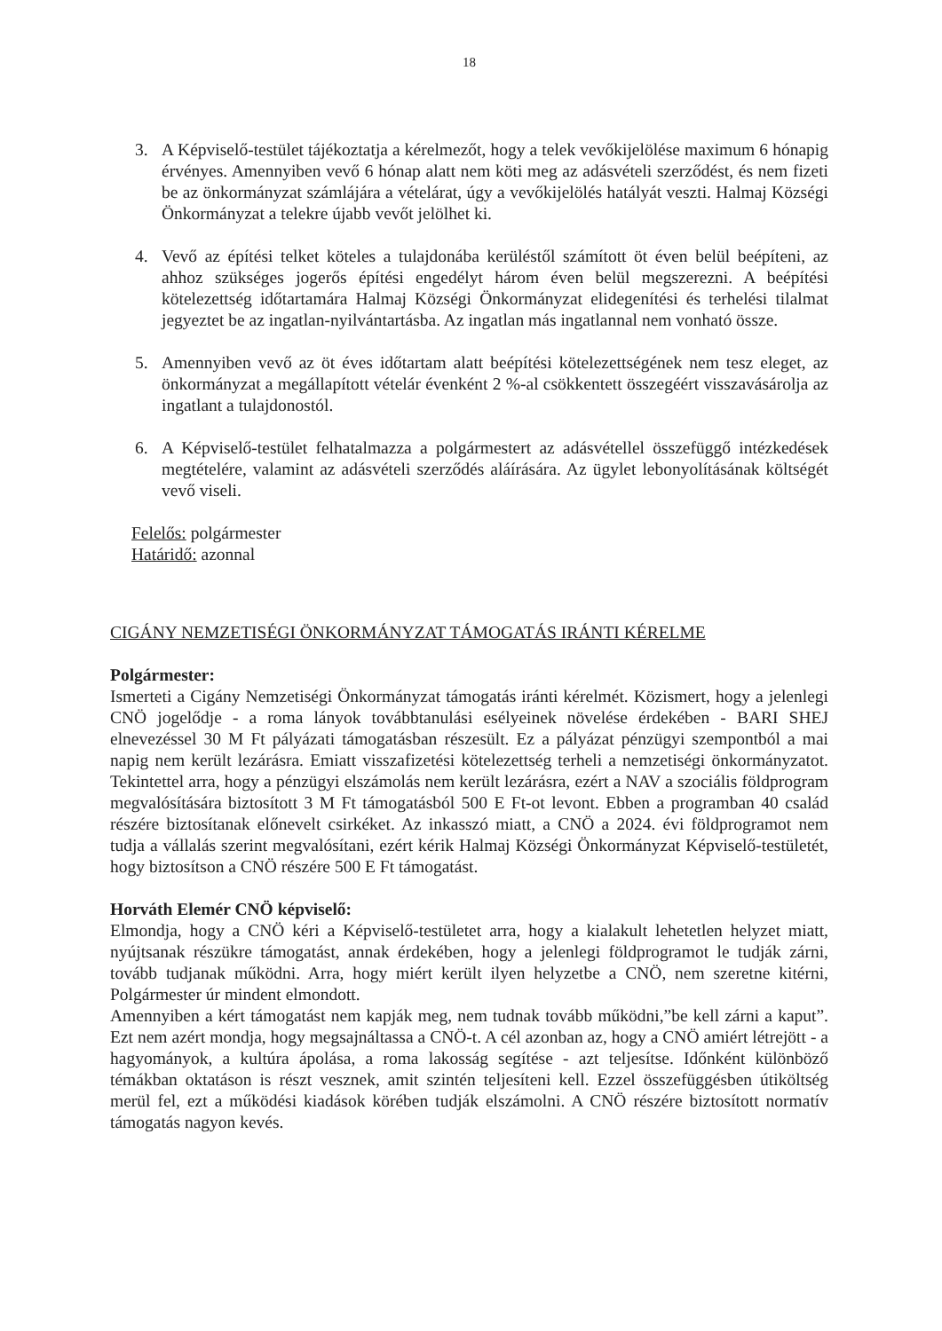18
3. A Képviselő-testület tájékoztatja a kérelmezőt, hogy a telek vevőkijelölése maximum 6 hónapig érvényes. Amennyiben vevő 6 hónap alatt nem köti meg az adásvételi szerződést, és nem fizeti be az önkormányzat számlájára a vételárat, úgy a vevőkijelölés hatályát veszti. Halmaj Községi Önkormányzat a telekre újabb vevőt jelölhet ki.
4. Vevő az építési telket köteles a tulajdonába kerüléstől számított öt éven belül beépíteni, az ahhoz szükséges jogerős építési engedélyt három éven belül megszerezni. A beépítési kötelezettség időtartamára Halmaj Községi Önkormányzat elidegenítési és terhelési tilalmat jegyeztet be az ingatlan-nyilvántartásba. Az ingatlan más ingatlannal nem vonható össze.
5. Amennyiben vevő az öt éves időtartam alatt beépítési kötelezettségének nem tesz eleget, az önkormányzat a megállapított vételár évenként 2 %-al csökkentett összegéért visszavásárolja az ingatlant a tulajdonostól.
6. A Képviselő-testület felhatalmazza a polgármestert az adásvétellel összefüggő intézkedések megtételére, valamint az adásvételi szerződés aláírására. Az ügylet lebonyolításának költségét vevő viseli.
Felelős: polgármester
Határidő: azonnal
CIGÁNY NEMZETISÉGI ÖNKORMÁNYZAT TÁMOGATÁS IRÁNTI KÉRELME
Polgármester:
Ismerteti a Cigány Nemzetiségi Önkormányzat támogatás iránti kérelmét. Közismert, hogy a jelenlegi CNÖ jogelődje - a roma lányok továbbtanulási esélyeinek növelése érdekében - BARI SHEJ elnevezéssel 30 M Ft pályázati támogatásban részesült. Ez a pályázat pénzügyi szempontból a mai napig nem került lezárásra. Emiatt visszafizetési kötelezettség terheli a nemzetiségi önkormányzatot. Tekintettel arra, hogy a pénzügyi elszámolás nem került lezárásra, ezért a NAV a szociális földprogram megvalósítására biztosított 3 M Ft támogatásból 500 E Ft-ot levont. Ebben a programban 40 család részére biztosítanak előnevelt csirkéket. Az inkasszó miatt, a CNÖ a 2024. évi földprogramot nem tudja a vállalás szerint megvalósítani, ezért kérik Halmaj Községi Önkormányzat Képviselő-testületét, hogy biztosítson a CNÖ részére 500 E Ft támogatást.
Horváth Elemér CNÖ képviselő:
Elmondja, hogy a CNÖ kéri a Képviselő-testületet arra, hogy a kialakult lehetetlen helyzet miatt, nyújtsanak részükre támogatást, annak érdekében, hogy a jelenlegi földprogramot le tudják zárni, tovább tudjanak működni. Arra, hogy miért került ilyen helyzetbe a CNÖ, nem szeretne kitérni, Polgármester úr mindent elmondott.
Amennyiben a kért támogatást nem kapják meg, nem tudnak tovább működni,”be kell zárni a kaput”. Ezt nem azért mondja, hogy megsajnáltassa a CNÖ-t. A cél azonban az, hogy a CNÖ amiért létrejött - a hagyományok, a kultúra ápolása, a roma lakosság segítése - azt teljesítse. Időnként különböző témákban oktatáson is részt vesznek, amit szintén teljesíteni kell. Ezzel összefüggésben útiköltség merül fel, ezt a működési kiadások körében tudják elszámolni. A CNÖ részére biztosított normatív támogatás nagyon kevés.